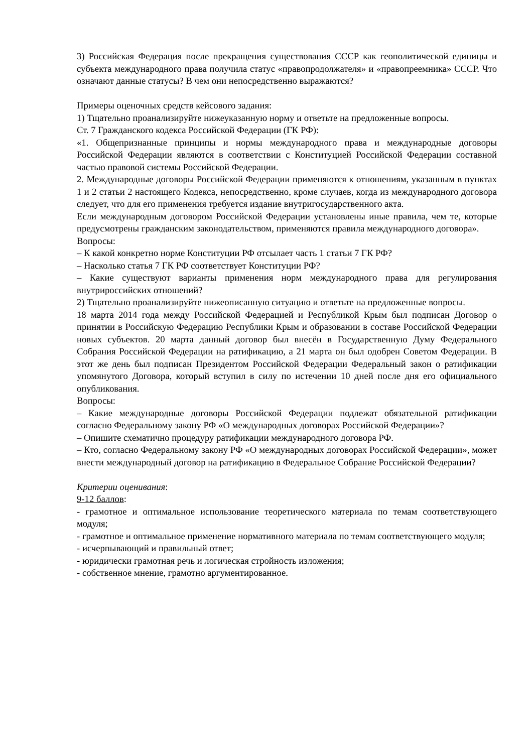3) Российская Федерация после прекращения существования СССР как геополитической единицы и субъекта международного права получила статус «правопродолжателя» и «правопреемника» СССР. Что означают данные статусы? В чем они непосредственно выражаются?
Примеры оценочных средств кейсового задания:
1) Тщательно проанализируйте нижеуказанную норму и ответьте на предложенные вопросы.
Ст. 7 Гражданского кодекса Российской Федерации (ГК РФ):
«1. Общепризнанные принципы и нормы международного права и международные договоры Российской Федерации являются в соответствии с Конституцией Российской Федерации составной частью правовой системы Российской Федерации.
2. Международные договоры Российской Федерации применяются к отношениям, указанным в пунктах 1 и 2 статьи 2 настоящего Кодекса, непосредственно, кроме случаев, когда из международного договора следует, что для его применения требуется издание внутригосударственного акта.
Если международным договором Российской Федерации установлены иные правила, чем те, которые предусмотрены гражданским законодательством, применяются правила международного договора».
Вопросы:
– К какой конкретно норме Конституции РФ отсылает часть 1 статьи 7 ГК РФ?
– Насколько статья 7 ГК РФ соответствует Конституции РФ?
– Какие существуют варианты применения норм международного права для регулирования внутрироссийских отношений?
2) Тщательно проанализируйте нижеописанную ситуацию и ответьте на предложенные вопросы.
18 марта 2014 года между Российской Федерацией и Республикой Крым был подписан Договор о принятии в Российскую Федерацию Республики Крым и образовании в составе Российской Федерации новых субъектов. 20 марта данный договор был внесён в Государственную Думу Федерального Собрания Российской Федерации на ратификацию, а 21 марта он был одобрен Советом Федерации. В этот же день был подписан Президентом Российской Федерации Федеральный закон о ратификации упомянутого Договора, который вступил в силу по истечении 10 дней после дня его официального опубликования.
Вопросы:
– Какие международные договоры Российской Федерации подлежат обязательной ратификации согласно Федеральному закону РФ «О международных договорах Российской Федерации»?
– Опишите схематично процедуру ратификации международного договора РФ.
– Кто, согласно Федеральному закону РФ «О международных договорах Российской Федерации», может внести международный договор на ратификацию в Федеральное Собрание Российской Федерации?
Критерии оценивания:
9-12 баллов:
- грамотное и оптимальное использование теоретического материала по темам соответствующего модуля;
- грамотное и оптимальное применение нормативного материала по темам соответствующего модуля;
- исчерпывающий и правильный ответ;
- юридически грамотная речь и логическая стройность изложения;
- собственное мнение, грамотно аргументированное.